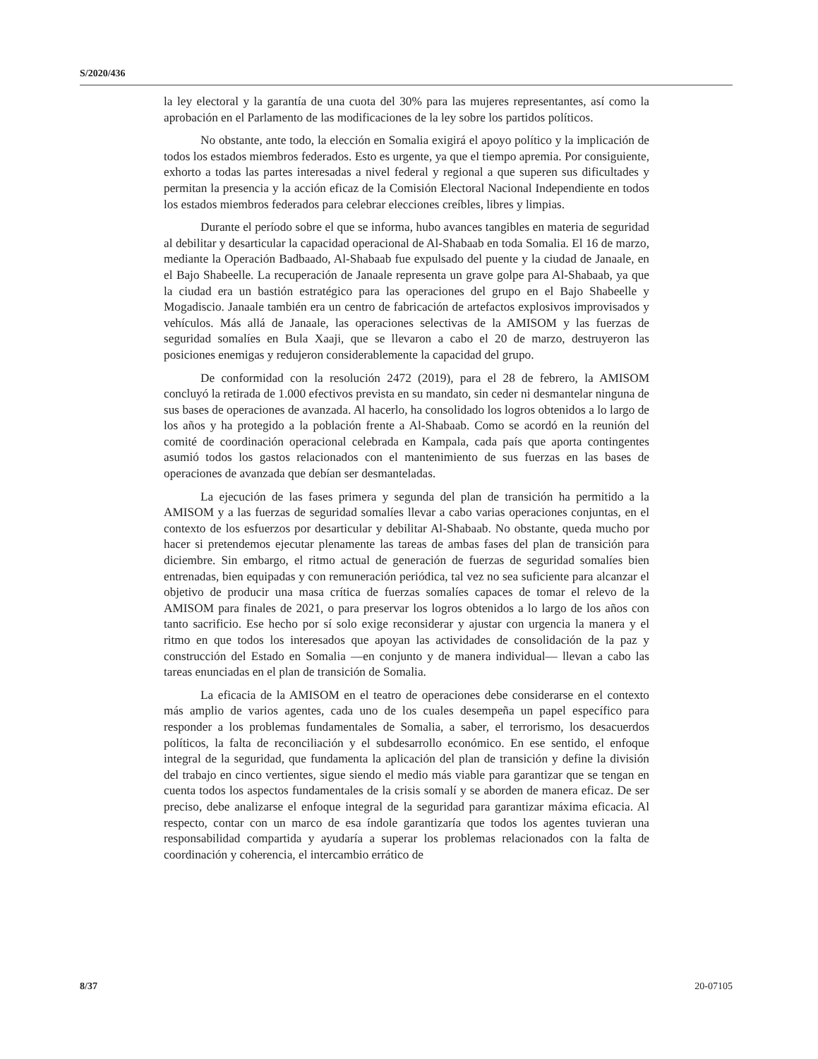S/2020/436
la ley electoral y la garantía de una cuota del 30% para las mujeres representantes, así como la aprobación en el Parlamento de las modificaciones de la ley sobre los partidos políticos.
No obstante, ante todo, la elección en Somalia exigirá el apoyo político y la implicación de todos los estados miembros federados. Esto es urgente, ya que el tiempo apremia. Por consiguiente, exhorto a todas las partes interesadas a nivel federal y regional a que superen sus dificultades y permitan la presencia y la acción eficaz de la Comisión Electoral Nacional Independiente en todos los estados miembros federados para celebrar elecciones creíbles, libres y limpias.
Durante el período sobre el que se informa, hubo avances tangibles en materia de seguridad al debilitar y desarticular la capacidad operacional de Al-Shabaab en toda Somalia. El 16 de marzo, mediante la Operación Badbaado, Al-Shabaab fue expulsado del puente y la ciudad de Janaale, en el Bajo Shabeelle. La recuperación de Janaale representa un grave golpe para Al-Shabaab, ya que la ciudad era un bastión estratégico para las operaciones del grupo en el Bajo Shabeelle y Mogadiscio. Janaale también era un centro de fabricación de artefactos explosivos improvisados y vehículos. Más allá de Janaale, las operaciones selectivas de la AMISOM y las fuerzas de seguridad somalíes en Bula Xaaji, que se llevaron a cabo el 20 de marzo, destruyeron las posiciones enemigas y redujeron considerablemente la capacidad del grupo.
De conformidad con la resolución 2472 (2019), para el 28 de febrero, la AMISOM concluyó la retirada de 1.000 efectivos prevista en su mandato, sin ceder ni desmantelar ninguna de sus bases de operaciones de avanzada. Al hacerlo, ha consolidado los logros obtenidos a lo largo de los años y ha protegido a la población frente a Al-Shabaab. Como se acordó en la reunión del comité de coordinación operacional celebrada en Kampala, cada país que aporta contingentes asumió todos los gastos relacionados con el mantenimiento de sus fuerzas en las bases de operaciones de avanzada que debían ser desmanteladas.
La ejecución de las fases primera y segunda del plan de transición ha permitido a la AMISOM y a las fuerzas de seguridad somalíes llevar a cabo varias operaciones conjuntas, en el contexto de los esfuerzos por desarticular y debilitar Al-Shabaab. No obstante, queda mucho por hacer si pretendemos ejecutar plenamente las tareas de ambas fases del plan de transición para diciembre. Sin embargo, el ritmo actual de generación de fuerzas de seguridad somalíes bien entrenadas, bien equipadas y con remuneración periódica, tal vez no sea suficiente para alcanzar el objetivo de producir una masa crítica de fuerzas somalíes capaces de tomar el relevo de la AMISOM para finales de 2021, o para preservar los logros obtenidos a lo largo de los años con tanto sacrificio. Ese hecho por sí solo exige reconsiderar y ajustar con urgencia la manera y el ritmo en que todos los interesados que apoyan las actividades de consolidación de la paz y construcción del Estado en Somalia —en conjunto y de manera individual— llevan a cabo las tareas enunciadas en el plan de transición de Somalia.
La eficacia de la AMISOM en el teatro de operaciones debe considerarse en el contexto más amplio de varios agentes, cada uno de los cuales desempeña un papel específico para responder a los problemas fundamentales de Somalia, a saber, el terrorismo, los desacuerdos políticos, la falta de reconciliación y el subdesarrollo económico. En ese sentido, el enfoque integral de la seguridad, que fundamenta la aplicación del plan de transición y define la división del trabajo en cinco vertientes, sigue siendo el medio más viable para garantizar que se tengan en cuenta todos los aspectos fundamentales de la crisis somalí y se aborden de manera eficaz. De ser preciso, debe analizarse el enfoque integral de la seguridad para garantizar máxima eficacia. Al respecto, contar con un marco de esa índole garantizaría que todos los agentes tuvieran una responsabilidad compartida y ayudaría a superar los problemas relacionados con la falta de coordinación y coherencia, el intercambio errático de
8/37 20-07105